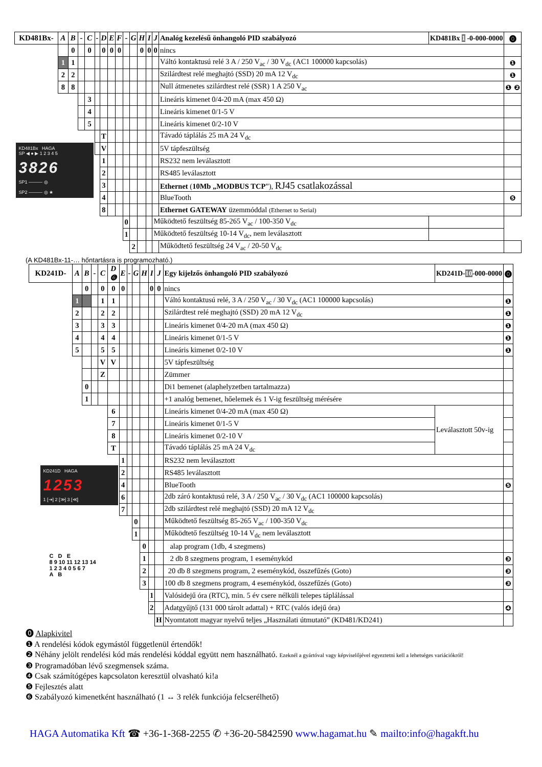| KD481Bx- | A | B | - | C | - | D | E | F | - | G | H | I | J | Analóg kezelésű önhangoló PID szabályozó | KD481Bx 1 -0-000-0000 | ⓿ |
| | | 0 | | 0 | | 0 | 0 | 0 | | | 0 | 0 | 0 | nincs | | |
| | 1 | 1 | | | | | | | | | | | | Váltó kontaktusú relé 3 A / 250 V<sub>ac</sub> / 30 V<sub>dc</sub> (AC1 100000 kapcsolás) | | ❶ |
| | 2 | 2 | | | | | | | | | | | | Szilárdtest relé meghajtó (SSD) 20 mA 12 V<sub>dc</sub> | | ❶ |
| | 8 | 8 | | | | | | | | | | | | Null átmenetes szilárdtest relé (SSR) 1 A 250 V<sub>ac</sub> | | ❶ ❷ |
| | | | | 3 | | | | | | | | | | Lineáris kimenet 0/4-20 mA (max 450 Ω) | | |
| | | | | 4 | | | | | | | | | | Lineáris kimenet 0/1-5 V | | |
| | | | | 5 | | | | | | | | | | Lineáris kimenet 0/2-10 V | | |
| | | | | | | T | | | | | | | | Távadó táplálás 25 mA 24 V<sub>dc</sub> | | |
| KD481Bx HAGA SP ◀ ● ▶ 1 2 3 4 5 3826 SP1 ——— ◎ SP2 ——— ◎ ★ | | | | | | V | | | | | | | | 5V tápfeszültség | | |
| | | | | | | 1 | | | | | | | | RS232 nem leválasztott | | |
| | | | | | | 2 | | | | | | | | RS485 leválasztott | | |
| | | | | | | 3 | | | | | | | | Ethernet ( 10Mb „MODBUS TCP ”), RJ45 csatlakozással | | |
| | | | | | | 4 | | | | | | | | BlueTooth | | ❺ |
| | | | | | | 8 | | | | | | | | Ethernet GATEWAY üzemmóddal (Ethernet to Serial) | | |
| | | | | | | | | | 0 | | | | Működtető feszültség 85-265 V<sub>ac</sub> / 100-350 V<sub>dc</sub> | | | |
| | | | | | | | | | 1 | | | | Működtető feszültség 10-14 V<sub>dc</sub>, nem leválasztott | | | |
| | | | | | | | | | | 2 | | | | Működtető feszültség 24 V<sub>ac</sub> / 20-50 V<sub>dc</sub> | | |
(A KD481Bx-11-… hőntartásra is programozható.)
| KD241D- | A | B | - | C | D ❻ | E | - | G | H | I | J | Egy kijelzős önhangoló PID szabályozó | KD241D- 10 -000-0000 | ⓿ |
| | | 0 | | 0 | 0 | 0 | | | | 0 | 0 | nincs | | |
| | 1 | | | 1 | 1 | | | | | | | Váltó kontaktusú relé, 3 A / 250 V<sub>ac</sub> / 30 V<sub>dc</sub> (AC1 100000 kapcsolás) | | ❶ |
| | 2 | | | 2 | 2 | | | | | | | Szilárdtest relé meghajtó (SSD) 20 mA 12 V<sub>dc</sub> | | ❶ |
| | 3 | | | 3 | 3 | | | | | | | Lineáris kimenet 0/4-20 mA (max 450 Ω) | | ❶ |
| | 4 | | | 4 | 4 | | | | | | | Lineáris kimenet 0/1-5 V | | ❶ |
| | 5 | | | 5 | 5 | | | | | | | Lineáris kimenet 0/2-10 V | | ❶ |
| | | | | V | V | | | | | | | 5V tápfeszültség | | |
| | | | | Z | | | | | | | | Zümmer | | |
| | | 0 | | | | | | | | | | Di1 bemenet (alaphelyzetben tartalmazza) | | |
| | | 1 | | | | | | | | | | +1 analóg bemenet, hőelemek és 1 V-ig feszültség mérésére | | |
| | | | | | 6 | | | | | | | Lineáris kimenet 0/4-20 mA (max 450 Ω) | Leválasztott 50v-ig | |
| | | | | | 7 | | | | | | | Lineáris kimenet 0/1-5 V | | |
| | | | | | 8 | | | | | | | Lineáris kimenet 0/2-10 V | | |
| | | | | | T | | | | | | | Távadó táplálás 25 mA 24 V<sub>dc</sub> | | |
| KD241D HAGA 1253 1 [⇥] 2 [≫] 3 [≪] | | | | | | 1 | | | | | | RS232 nem leválasztott | | |
| | | | | | | 2 | | | | | | RS485 leválasztott | | |
| | | | | | | 4 | | | | | | BlueTooth | | ❺ |
| | | | | | | 6 | | | | | | 2db záró kontaktusú relé, 3 A / 250 V<sub>ac</sub> / 30 V<sub>dc</sub> (AC1 100000 kapcsolás) | | |
| | | | | | | 7 | | | | | | 2db szilárdtest relé meghajtó (SSD) 20 mA 12 V<sub>dc</sub> | | |
| | | | | | | | | 0 | | | | Működtető feszültség 85-265 V<sub>ac</sub> / 100-350 V<sub>dc</sub> | | |
| | | | | | | | | 1 | | | | Működtető feszültség 10-14 V<sub>dc</sub> nem leválasztott | | |
| C D E 8 9 10 11 12 13 14 1 2 3 4 0 5 6 7 A B | | | | | | | | | 0 | | | alap program (1db, 4 szegmens) | | |
| | | | | | | | | | 1 | | | 2 db 8 szegmens program, 1 eseménykód | | ❸ |
| | | | | | | | | | 2 | | | 20 db 8 szegmens program, 2 eseménykód, összefűzés (Goto) | | ❸ |
| | | | | | | | | | 3 | | | 100 db 8 szegmens program, 4 eseménykód, összefűzés (Goto) | | ❸ |
| | | | | | | | | | | 1 | | Valósidejű óra (RTC), min. 5 év csere nélküli telepes táplálással | | |
| | | | | | | | | | | 2 | | Adatgyűjtő (131 000 tárolt adattal) + RTC (valós idejű óra) | | ❹ |
| | | | | | | | | | | | H | Nyomtatott magyar nyelvű teljes „Használati útmutató” (KD481/KD241) | | |
⓿ Alapkivitel
❶ A rendelési kódok egymástól függetlenül értendők!
❷ Néhány jelölt rendelési kód más rendelési kóddal együtt nem használható. Ezeknél a gyártóval vagy képviselőjével egyeztetni kell a lehetséges variációkról!
❸ Programadóban lévő szegmensek száma.
❹ Csak számítógépes kapcsolaton keresztül olvasható ki!a
❺ Fejlesztés alatt
❻ Szabályozó kimenetként használható (1 ↔ 3 relék funkciója felcserélhető)
HAGA Automatika Kft ☎ +36-1-368-2255 ✆ +36-20-5842590 www.hagamat.hu ✎ mailto:info@hagakft.hu